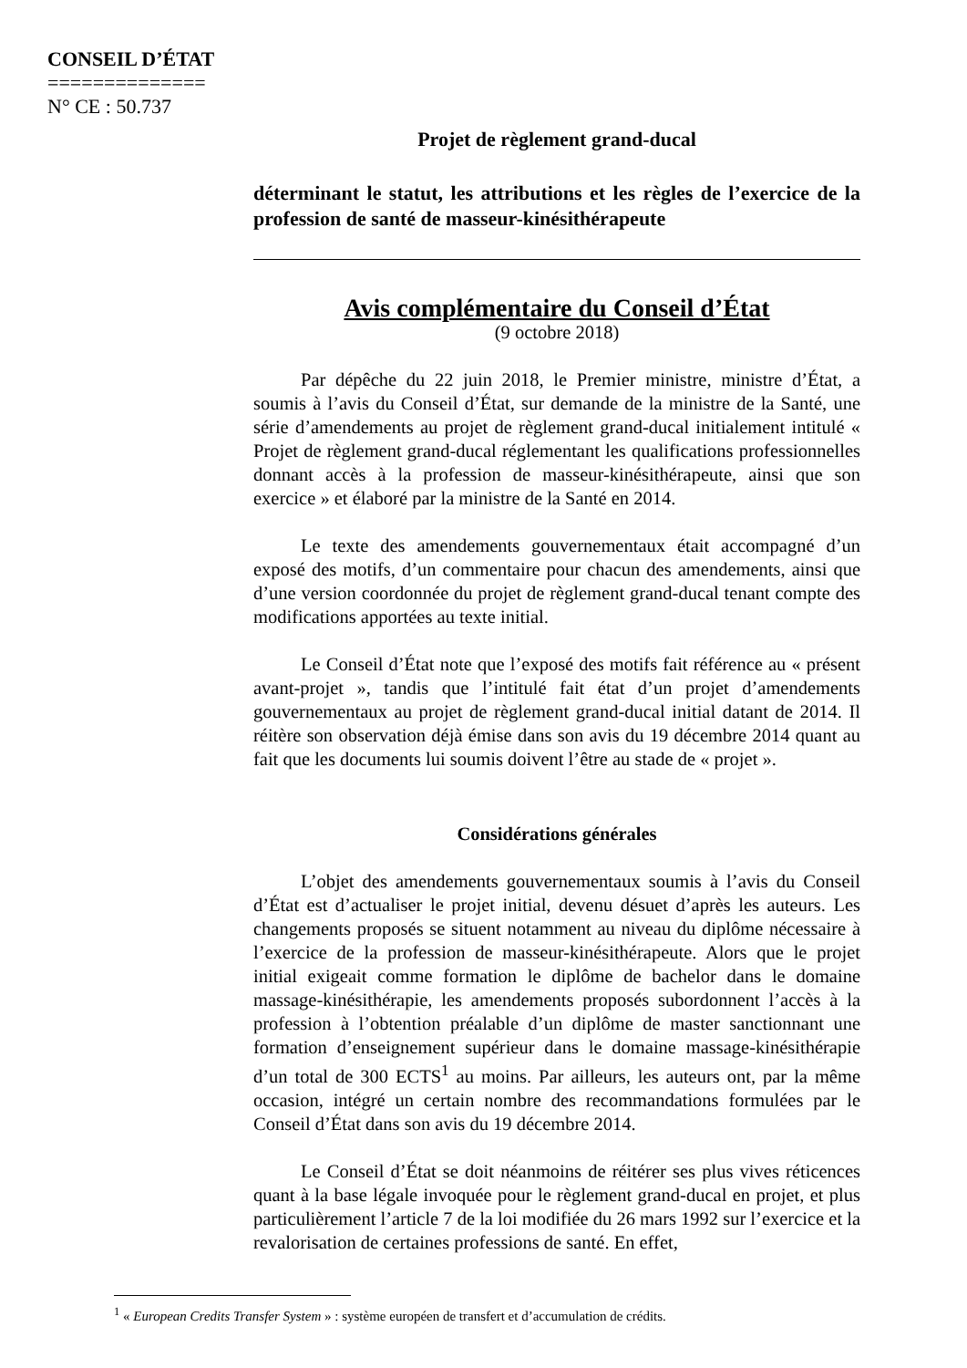CONSEIL D’ÉTAT
==============
N° CE : 50.737
Projet de règlement grand-ducal
déterminant le statut, les attributions et les règles de l’exercice de la profession de santé de masseur-kinésithérapeute
Avis complémentaire du Conseil d’État
(9 octobre 2018)
Par dépêche du 22 juin 2018, le Premier ministre, ministre d’État, a soumis à l’avis du Conseil d’État, sur demande de la ministre de la Santé, une série d’amendements au projet de règlement grand-ducal initialement intitulé « Projet de règlement grand-ducal réglementant les qualifications professionnelles donnant accès à la profession de masseur-kinésithérapeute, ainsi que son exercice » et élaboré par la ministre de la Santé en 2014.
Le texte des amendements gouvernementaux était accompagné d’un exposé des motifs, d’un commentaire pour chacun des amendements, ainsi que d’une version coordonnée du projet de règlement grand-ducal tenant compte des modifications apportées au texte initial.
Le Conseil d’État note que l’exposé des motifs fait référence au « présent avant-projet », tandis que l’intitulé fait état d’un projet d’amendements gouvernementaux au projet de règlement grand-ducal initial datant de 2014. Il réitère son observation déjà émise dans son avis du 19 décembre 2014 quant au fait que les documents lui soumis doivent l’être au stade de « projet ».
Considérations générales
L’objet des amendements gouvernementaux soumis à l’avis du Conseil d’État est d’actualiser le projet initial, devenu désuet d’après les auteurs. Les changements proposés se situent notamment au niveau du diplôme nécessaire à l’exercice de la profession de masseur-kinésithérapeute. Alors que le projet initial exigeait comme formation le diplôme de bachelor dans le domaine massage-kinésithérapie, les amendements proposés subordonnent l’accès à la profession à l’obtention préalable d’un diplôme de master sanctionnant une formation d’enseignement supérieur dans le domaine massage-kinésithérapie d’un total de 300 ECTS<sup>1</sup> au moins. Par ailleurs, les auteurs ont, par la même occasion, intégré un certain nombre des recommandations formulées par le Conseil d’État dans son avis du 19 décembre 2014.
Le Conseil d’État se doit néanmoins de réitérer ses plus vives réticences quant à la base légale invoquée pour le règlement grand-ducal en projet, et plus particulièrement l’article 7 de la loi modifiée du 26 mars 1992 sur l’exercice et la revalorisation de certaines professions de santé. En effet,
<sup>1</sup> « European Credits Transfer System » : système européen de transfert et d’accumulation de crédits.